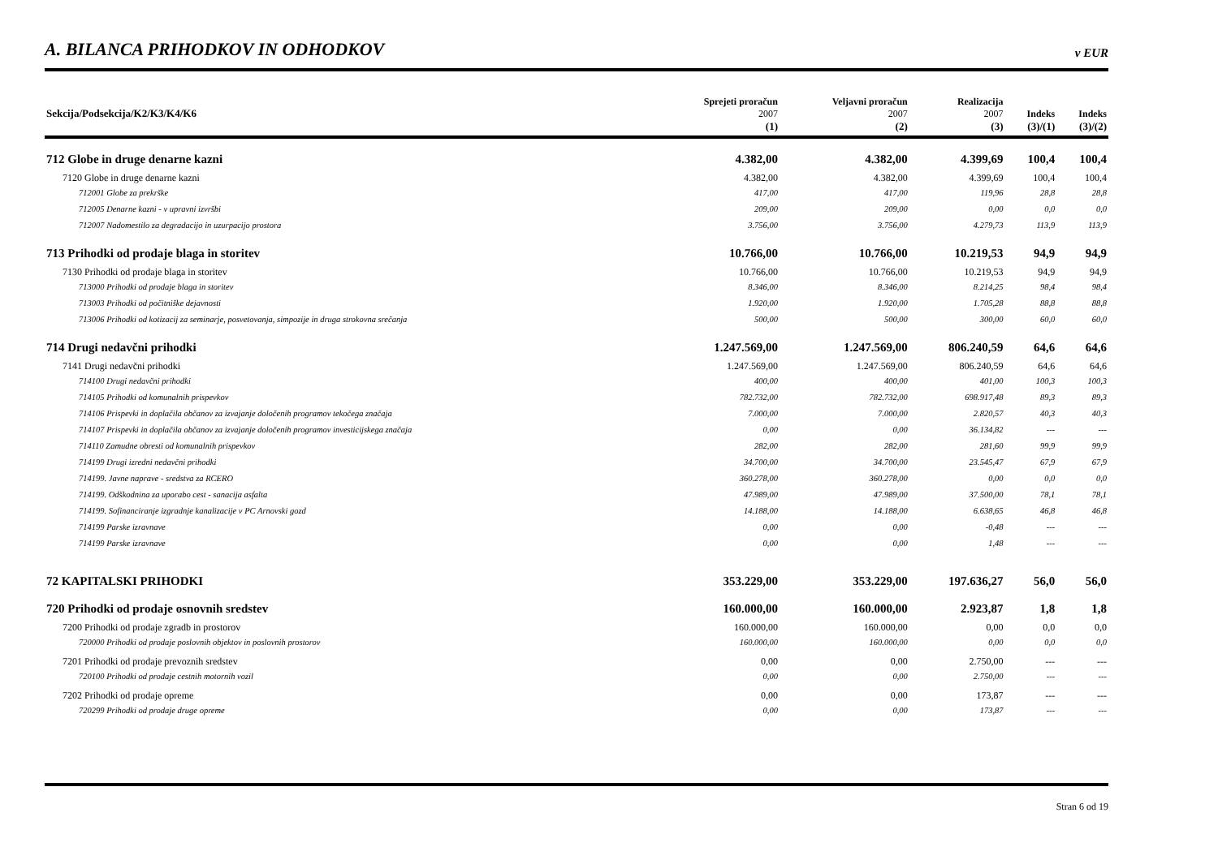A. BILANCA PRIHODKOV IN ODHODKOV
v EUR
| Sekcija/Podsekcija/K2/K3/K4/K6 | Sprejeti proračun 2007 | Veljavni proračun 2007 | Realizacija 2007 | Indeks | Indeks |
| --- | --- | --- | --- | --- | --- |
| | (1) | (2) | (3) | (3)/(1) | (3)/(2) |
| 712 Globe in druge denarne kazni | 4.382,00 | 4.382,00 | 4.399,69 | 100,4 | 100,4 |
| 7120 Globe in druge denarne kazni | 4.382,00 | 4.382,00 | 4.399,69 | 100,4 | 100,4 |
| 712001 Globe za prekrške | 417,00 | 417,00 | 119,96 | 28,8 | 28,8 |
| 712005 Denarne kazni - v upravni izvršbi | 209,00 | 209,00 | 0,00 | 0,0 | 0,0 |
| 712007 Nadomestilo za degradacijo in uzurpacijo prostora | 3.756,00 | 3.756,00 | 4.279,73 | 113,9 | 113,9 |
| 713 Prihodki od prodaje blaga in storitev | 10.766,00 | 10.766,00 | 10.219,53 | 94,9 | 94,9 |
| 7130 Prihodki od prodaje blaga in storitev | 10.766,00 | 10.766,00 | 10.219,53 | 94,9 | 94,9 |
| 713000 Prihodki od prodaje blaga in storitev | 8.346,00 | 8.346,00 | 8.214,25 | 98,4 | 98,4 |
| 713003 Prihodki od počitniške dejavnosti | 1.920,00 | 1.920,00 | 1.705,28 | 88,8 | 88,8 |
| 713006 Prihodki od kotizacij za seminarje, posvetovanja, simpozije in druga strokovna srečanja | 500,00 | 500,00 | 300,00 | 60,0 | 60,0 |
| 714 Drugi nedavčni prihodki | 1.247.569,00 | 1.247.569,00 | 806.240,59 | 64,6 | 64,6 |
| 7141 Drugi nedavčni prihodki | 1.247.569,00 | 1.247.569,00 | 806.240,59 | 64,6 | 64,6 |
| 714100 Drugi nedavčni prihodki | 400,00 | 400,00 | 401,00 | 100,3 | 100,3 |
| 714105 Prihodki od komunalnih prispevkov | 782.732,00 | 782.732,00 | 698.917,48 | 89,3 | 89,3 |
| 714106 Prispevki in doplačila občanov za izvajanje določenih programov tekočega značaja | 7.000,00 | 7.000,00 | 2.820,57 | 40,3 | 40,3 |
| 714107 Prispevki in doplačila občanov za izvajanje določenih programov investicijskega značaja | 0,00 | 0,00 | 36.134,82 | --- | --- |
| 714110 Zamudne obresti od komunalnih prispevkov | 282,00 | 282,00 | 281,60 | 99,9 | 99,9 |
| 714199 Drugi izredni nedavčni prihodki | 34.700,00 | 34.700,00 | 23.545,47 | 67,9 | 67,9 |
| 714199. Javne naprave - sredstva za RCERO | 360.278,00 | 360.278,00 | 0,00 | 0,0 | 0,0 |
| 714199. Odškodnina za uporabo cest - sanacija asfalta | 47.989,00 | 47.989,00 | 37.500,00 | 78,1 | 78,1 |
| 714199. Sofinanciranje izgradnje kanalizacije v PC Arnovski gozd | 14.188,00 | 14.188,00 | 6.638,65 | 46,8 | 46,8 |
| 714199 Parske izravnave | 0,00 | 0,00 | -0,48 | --- | --- |
| 714199 Parske izravnave | 0,00 | 0,00 | 1,48 | --- | --- |
| 72 KAPITALSKI PRIHODKI | 353.229,00 | 353.229,00 | 197.636,27 | 56,0 | 56,0 |
| 720 Prihodki od prodaje osnovnih sredstev | 160.000,00 | 160.000,00 | 2.923,87 | 1,8 | 1,8 |
| 7200 Prihodki od prodaje zgradb in prostorov | 160.000,00 | 160.000,00 | 0,00 | 0,0 | 0,0 |
| 720000 Prihodki od prodaje poslovnih objektov in poslovnih prostorov | 160.000,00 | 160.000,00 | 0,00 | 0,0 | 0,0 |
| 7201 Prihodki od prodaje prevoznih sredstev | 0,00 | 0,00 | 2.750,00 | --- | --- |
| 720100 Prihodki od prodaje cestnih motornih vozil | 0,00 | 0,00 | 2.750,00 | --- | --- |
| 7202 Prihodki od prodaje opreme | 0,00 | 0,00 | 173,87 | --- | --- |
| 720299 Prihodki od prodaje druge opreme | 0,00 | 0,00 | 173,87 | --- | --- |
Stran 6 od 19